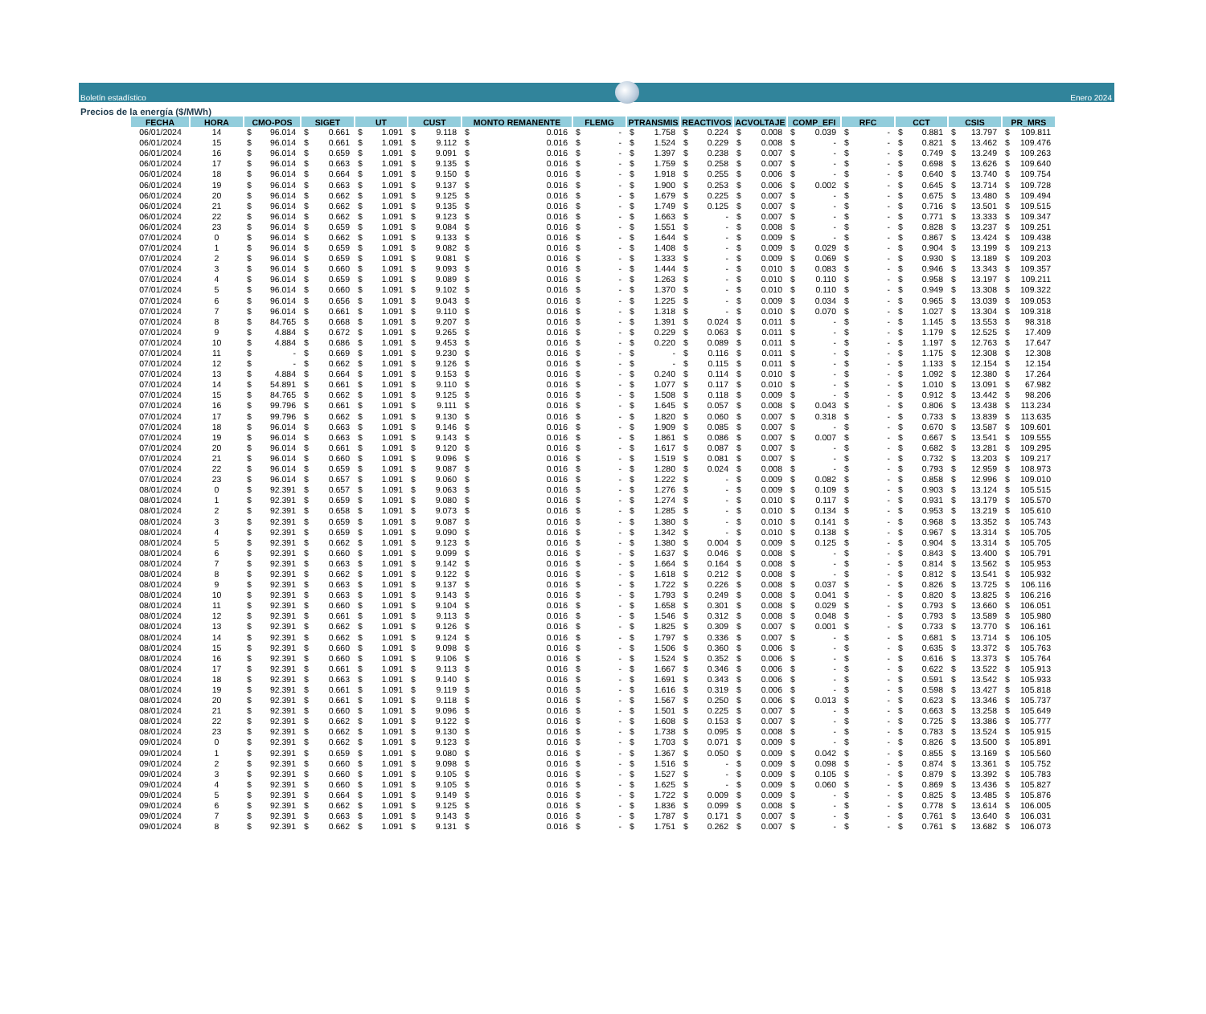Boletín estadístico
Enero 2024
Precios de la energía ($/MWh)
| FECHA | HORA | CMO-POS | SIGET | UT | CUST | MONTO REMANENTE | FLEMG | PTRANSMIS | REACTIVOS | ACVOLTAJE | COMP_EFI | RFC | CCT | CSIS | PR_MRS |
| --- | --- | --- | --- | --- | --- | --- | --- | --- | --- | --- | --- | --- | --- | --- | --- |
| 06/01/2024 | 14 | $ 96.014 | $ 0.661 | $ 1.091 | $ 9.118 | $ 0.016 | $ - | $ 1.758 | $ 0.224 | $ 0.008 | $ 0.039 | $ - | $ 0.881 | $ 13.797 | $ 109.811 |
| 06/01/2024 | 15 | $ 96.014 | $ 0.661 | $ 1.091 | $ 9.112 | $ 0.016 | $ - | $ 1.524 | $ 0.229 | $ 0.008 | $ - | $ - | $ 0.821 | $ 13.462 | $ 109.476 |
| 06/01/2024 | 16 | $ 96.014 | $ 0.659 | $ 1.091 | $ 9.091 | $ 0.016 | $ - | $ 1.397 | $ 0.238 | $ 0.007 | $ - | $ - | $ 0.749 | $ 13.249 | $ 109.263 |
| 06/01/2024 | 17 | $ 96.014 | $ 0.663 | $ 1.091 | $ 9.135 | $ 0.016 | $ - | $ 1.759 | $ 0.258 | $ 0.007 | $ - | $ - | $ 0.698 | $ 13.626 | $ 109.640 |
| 06/01/2024 | 18 | $ 96.014 | $ 0.664 | $ 1.091 | $ 9.150 | $ 0.016 | $ - | $ 1.918 | $ 0.255 | $ 0.006 | $ - | $ - | $ 0.640 | $ 13.740 | $ 109.754 |
| 06/01/2024 | 19 | $ 96.014 | $ 0.663 | $ 1.091 | $ 9.137 | $ 0.016 | $ - | $ 1.900 | $ 0.253 | $ 0.006 | $ 0.002 | $ - | $ 0.645 | $ 13.714 | $ 109.728 |
| 06/01/2024 | 20 | $ 96.014 | $ 0.662 | $ 1.091 | $ 9.125 | $ 0.016 | $ - | $ 1.679 | $ 0.225 | $ 0.007 | $ - | $ - | $ 0.675 | $ 13.480 | $ 109.494 |
| 06/01/2024 | 21 | $ 96.014 | $ 0.662 | $ 1.091 | $ 9.135 | $ 0.016 | $ - | $ 1.749 | $ 0.125 | $ 0.007 | $ - | $ - | $ 0.716 | $ 13.501 | $ 109.515 |
| 06/01/2024 | 22 | $ 96.014 | $ 0.662 | $ 1.091 | $ 9.123 | $ 0.016 | $ - | $ 1.663 | $ - | $ 0.007 | $ - | $ - | $ 0.771 | $ 13.333 | $ 109.347 |
| 06/01/2024 | 23 | $ 96.014 | $ 0.659 | $ 1.091 | $ 9.084 | $ 0.016 | $ - | $ 1.551 | $ - | $ 0.008 | $ - | $ - | $ 0.828 | $ 13.237 | $ 109.251 |
| 07/01/2024 | 0 | $ 96.014 | $ 0.662 | $ 1.091 | $ 9.133 | $ 0.016 | $ - | $ 1.644 | $ - | $ 0.009 | $ - | $ - | $ 0.867 | $ 13.424 | $ 109.438 |
| 07/01/2024 | 1 | $ 96.014 | $ 0.659 | $ 1.091 | $ 9.082 | $ 0.016 | $ - | $ 1.408 | $ - | $ 0.009 | $ 0.029 | $ - | $ 0.904 | $ 13.199 | $ 109.213 |
| 07/01/2024 | 2 | $ 96.014 | $ 0.659 | $ 1.091 | $ 9.081 | $ 0.016 | $ - | $ 1.333 | $ - | $ 0.009 | $ 0.069 | $ - | $ 0.930 | $ 13.189 | $ 109.203 |
| 07/01/2024 | 3 | $ 96.014 | $ 0.660 | $ 1.091 | $ 9.093 | $ 0.016 | $ - | $ 1.444 | $ - | $ 0.010 | $ 0.083 | $ - | $ 0.946 | $ 13.343 | $ 109.357 |
| 07/01/2024 | 4 | $ 96.014 | $ 0.659 | $ 1.091 | $ 9.089 | $ 0.016 | $ - | $ 1.263 | $ - | $ 0.010 | $ 0.110 | $ - | $ 0.958 | $ 13.197 | $ 109.211 |
| 07/01/2024 | 5 | $ 96.014 | $ 0.660 | $ 1.091 | $ 9.102 | $ 0.016 | $ - | $ 1.370 | $ - | $ 0.010 | $ 0.110 | $ - | $ 0.949 | $ 13.308 | $ 109.322 |
| 07/01/2024 | 6 | $ 96.014 | $ 0.656 | $ 1.091 | $ 9.043 | $ 0.016 | $ - | $ 1.225 | $ - | $ 0.009 | $ 0.034 | $ - | $ 0.965 | $ 13.039 | $ 109.053 |
| 07/01/2024 | 7 | $ 96.014 | $ 0.661 | $ 1.091 | $ 9.110 | $ 0.016 | $ - | $ 1.318 | $ - | $ 0.010 | $ 0.070 | $ - | $ 1.027 | $ 13.304 | $ 109.318 |
| 07/01/2024 | 8 | $ 84.765 | $ 0.668 | $ 1.091 | $ 9.207 | $ 0.016 | $ - | $ 1.391 | $ 0.024 | $ 0.011 | $ - | $ - | $ 1.145 | $ 13.553 | $ 98.318 |
| 07/01/2024 | 9 | $ 4.884 | $ 0.672 | $ 1.091 | $ 9.265 | $ 0.016 | $ - | $ 0.229 | $ 0.063 | $ 0.011 | $ - | $ - | $ 1.179 | $ 12.525 | $ 17.409 |
| 07/01/2024 | 10 | $ 4.884 | $ 0.686 | $ 1.091 | $ 9.453 | $ 0.016 | $ - | $ 0.220 | $ 0.089 | $ 0.011 | $ - | $ - | $ 1.197 | $ 12.763 | $ 17.647 |
| 07/01/2024 | 11 | $ - | $ 0.669 | $ 1.091 | $ 9.230 | $ 0.016 | $ - | $ - | $ 0.116 | $ 0.011 | $ - | $ - | $ 1.175 | $ 12.308 | $ 12.308 |
| 07/01/2024 | 12 | $ - | $ 0.662 | $ 1.091 | $ 9.126 | $ 0.016 | $ - | $ - | $ 0.115 | $ 0.011 | $ - | $ - | $ 1.133 | $ 12.154 | $ 12.154 |
| 07/01/2024 | 13 | $ 4.884 | $ 0.664 | $ 1.091 | $ 9.153 | $ 0.016 | $ - | $ 0.240 | $ 0.114 | $ 0.010 | $ - | $ - | $ 1.092 | $ 12.380 | $ 17.264 |
| 07/01/2024 | 14 | $ 54.891 | $ 0.661 | $ 1.091 | $ 9.110 | $ 0.016 | $ - | $ 1.077 | $ 0.117 | $ 0.010 | $ - | $ - | $ 1.010 | $ 13.091 | $ 67.982 |
| 07/01/2024 | 15 | $ 84.765 | $ 0.662 | $ 1.091 | $ 9.125 | $ 0.016 | $ - | $ 1.508 | $ 0.118 | $ 0.009 | $ - | $ - | $ 0.912 | $ 13.442 | $ 98.206 |
| 07/01/2024 | 16 | $ 99.796 | $ 0.661 | $ 1.091 | $ 9.111 | $ 0.016 | $ - | $ 1.645 | $ 0.057 | $ 0.008 | $ 0.043 | $ - | $ 0.806 | $ 13.438 | $ 113.234 |
| 07/01/2024 | 17 | $ 99.796 | $ 0.662 | $ 1.091 | $ 9.130 | $ 0.016 | $ - | $ 1.820 | $ 0.060 | $ 0.007 | $ 0.318 | $ - | $ 0.733 | $ 13.839 | $ 113.635 |
| 07/01/2024 | 18 | $ 96.014 | $ 0.663 | $ 1.091 | $ 9.146 | $ 0.016 | $ - | $ 1.909 | $ 0.085 | $ 0.007 | $ - | $ - | $ 0.670 | $ 13.587 | $ 109.601 |
| 07/01/2024 | 19 | $ 96.014 | $ 0.663 | $ 1.091 | $ 9.143 | $ 0.016 | $ - | $ 1.861 | $ 0.086 | $ 0.007 | $ 0.007 | $ - | $ 0.667 | $ 13.541 | $ 109.555 |
| 07/01/2024 | 20 | $ 96.014 | $ 0.661 | $ 1.091 | $ 9.120 | $ 0.016 | $ - | $ 1.617 | $ 0.087 | $ 0.007 | $ - | $ - | $ 0.682 | $ 13.281 | $ 109.295 |
| 07/01/2024 | 21 | $ 96.014 | $ 0.660 | $ 1.091 | $ 9.096 | $ 0.016 | $ - | $ 1.519 | $ 0.081 | $ 0.007 | $ - | $ - | $ 0.732 | $ 13.203 | $ 109.217 |
| 07/01/2024 | 22 | $ 96.014 | $ 0.659 | $ 1.091 | $ 9.087 | $ 0.016 | $ - | $ 1.280 | $ 0.024 | $ 0.008 | $ - | $ - | $ 0.793 | $ 12.959 | $ 108.973 |
| 07/01/2024 | 23 | $ 96.014 | $ 0.657 | $ 1.091 | $ 9.060 | $ 0.016 | $ - | $ 1.222 | $ - | $ 0.009 | $ 0.082 | $ - | $ 0.858 | $ 12.996 | $ 109.010 |
| 08/01/2024 | 0 | $ 92.391 | $ 0.657 | $ 1.091 | $ 9.063 | $ 0.016 | $ - | $ 1.276 | $ - | $ 0.009 | $ 0.109 | $ - | $ 0.903 | $ 13.124 | $ 105.515 |
| 08/01/2024 | 1 | $ 92.391 | $ 0.659 | $ 1.091 | $ 9.080 | $ 0.016 | $ - | $ 1.274 | $ - | $ 0.010 | $ 0.117 | $ - | $ 0.931 | $ 13.179 | $ 105.570 |
| 08/01/2024 | 2 | $ 92.391 | $ 0.658 | $ 1.091 | $ 9.073 | $ 0.016 | $ - | $ 1.285 | $ - | $ 0.010 | $ 0.134 | $ - | $ 0.953 | $ 13.219 | $ 105.610 |
| 08/01/2024 | 3 | $ 92.391 | $ 0.659 | $ 1.091 | $ 9.087 | $ 0.016 | $ - | $ 1.380 | $ - | $ 0.010 | $ 0.141 | $ - | $ 0.968 | $ 13.352 | $ 105.743 |
| 08/01/2024 | 4 | $ 92.391 | $ 0.659 | $ 1.091 | $ 9.090 | $ 0.016 | $ - | $ 1.342 | $ - | $ 0.010 | $ 0.138 | $ - | $ 0.967 | $ 13.314 | $ 105.705 |
| 08/01/2024 | 5 | $ 92.391 | $ 0.662 | $ 1.091 | $ 9.123 | $ 0.016 | $ - | $ 1.380 | $ 0.004 | $ 0.009 | $ 0.125 | $ - | $ 0.904 | $ 13.314 | $ 105.705 |
| 08/01/2024 | 6 | $ 92.391 | $ 0.660 | $ 1.091 | $ 9.099 | $ 0.016 | $ - | $ 1.637 | $ 0.046 | $ 0.008 | $ - | $ - | $ 0.843 | $ 13.400 | $ 105.791 |
| 08/01/2024 | 7 | $ 92.391 | $ 0.663 | $ 1.091 | $ 9.142 | $ 0.016 | $ - | $ 1.664 | $ 0.164 | $ 0.008 | $ - | $ - | $ 0.814 | $ 13.562 | $ 105.953 |
| 08/01/2024 | 8 | $ 92.391 | $ 0.662 | $ 1.091 | $ 9.122 | $ 0.016 | $ - | $ 1.618 | $ 0.212 | $ 0.008 | $ - | $ - | $ 0.812 | $ 13.541 | $ 105.932 |
| 08/01/2024 | 9 | $ 92.391 | $ 0.663 | $ 1.091 | $ 9.137 | $ 0.016 | $ - | $ 1.722 | $ 0.226 | $ 0.008 | $ 0.037 | $ - | $ 0.826 | $ 13.725 | $ 106.116 |
| 08/01/2024 | 10 | $ 92.391 | $ 0.663 | $ 1.091 | $ 9.143 | $ 0.016 | $ - | $ 1.793 | $ 0.249 | $ 0.008 | $ 0.041 | $ - | $ 0.820 | $ 13.825 | $ 106.216 |
| 08/01/2024 | 11 | $ 92.391 | $ 0.660 | $ 1.091 | $ 9.104 | $ 0.016 | $ - | $ 1.658 | $ 0.301 | $ 0.008 | $ 0.029 | $ - | $ 0.793 | $ 13.660 | $ 106.051 |
| 08/01/2024 | 12 | $ 92.391 | $ 0.661 | $ 1.091 | $ 9.113 | $ 0.016 | $ - | $ 1.546 | $ 0.312 | $ 0.008 | $ 0.048 | $ - | $ 0.793 | $ 13.589 | $ 105.980 |
| 08/01/2024 | 13 | $ 92.391 | $ 0.662 | $ 1.091 | $ 9.126 | $ 0.016 | $ - | $ 1.825 | $ 0.309 | $ 0.007 | $ 0.001 | $ - | $ 0.733 | $ 13.770 | $ 106.161 |
| 08/01/2024 | 14 | $ 92.391 | $ 0.662 | $ 1.091 | $ 9.124 | $ 0.016 | $ - | $ 1.797 | $ 0.336 | $ 0.007 | $ - | $ - | $ 0.681 | $ 13.714 | $ 106.105 |
| 08/01/2024 | 15 | $ 92.391 | $ 0.660 | $ 1.091 | $ 9.098 | $ 0.016 | $ - | $ 1.506 | $ 0.360 | $ 0.006 | $ - | $ - | $ 0.635 | $ 13.372 | $ 105.763 |
| 08/01/2024 | 16 | $ 92.391 | $ 0.660 | $ 1.091 | $ 9.106 | $ 0.016 | $ - | $ 1.524 | $ 0.352 | $ 0.006 | $ - | $ - | $ 0.616 | $ 13.373 | $ 105.764 |
| 08/01/2024 | 17 | $ 92.391 | $ 0.661 | $ 1.091 | $ 9.113 | $ 0.016 | $ - | $ 1.667 | $ 0.346 | $ 0.006 | $ - | $ - | $ 0.622 | $ 13.522 | $ 105.913 |
| 08/01/2024 | 18 | $ 92.391 | $ 0.663 | $ 1.091 | $ 9.140 | $ 0.016 | $ - | $ 1.691 | $ 0.343 | $ 0.006 | $ - | $ - | $ 0.591 | $ 13.542 | $ 105.933 |
| 08/01/2024 | 19 | $ 92.391 | $ 0.661 | $ 1.091 | $ 9.119 | $ 0.016 | $ - | $ 1.616 | $ 0.319 | $ 0.006 | $ - | $ - | $ 0.598 | $ 13.427 | $ 105.818 |
| 08/01/2024 | 20 | $ 92.391 | $ 0.661 | $ 1.091 | $ 9.118 | $ 0.016 | $ - | $ 1.567 | $ 0.250 | $ 0.006 | $ 0.013 | $ - | $ 0.623 | $ 13.346 | $ 105.737 |
| 08/01/2024 | 21 | $ 92.391 | $ 0.660 | $ 1.091 | $ 9.096 | $ 0.016 | $ - | $ 1.501 | $ 0.225 | $ 0.007 | $ - | $ - | $ 0.663 | $ 13.258 | $ 105.649 |
| 08/01/2024 | 22 | $ 92.391 | $ 0.662 | $ 1.091 | $ 9.122 | $ 0.016 | $ - | $ 1.608 | $ 0.153 | $ 0.007 | $ - | $ - | $ 0.725 | $ 13.386 | $ 105.777 |
| 08/01/2024 | 23 | $ 92.391 | $ 0.662 | $ 1.091 | $ 9.130 | $ 0.016 | $ - | $ 1.738 | $ 0.095 | $ 0.008 | $ - | $ - | $ 0.783 | $ 13.524 | $ 105.915 |
| 09/01/2024 | 0 | $ 92.391 | $ 0.662 | $ 1.091 | $ 9.123 | $ 0.016 | $ - | $ 1.703 | $ 0.071 | $ 0.009 | $ - | $ - | $ 0.826 | $ 13.500 | $ 105.891 |
| 09/01/2024 | 1 | $ 92.391 | $ 0.659 | $ 1.091 | $ 9.080 | $ 0.016 | $ - | $ 1.367 | $ 0.050 | $ 0.009 | $ 0.042 | $ - | $ 0.855 | $ 13.169 | $ 105.560 |
| 09/01/2024 | 2 | $ 92.391 | $ 0.660 | $ 1.091 | $ 9.098 | $ 0.016 | $ - | $ 1.516 | $ - | $ 0.009 | $ 0.098 | $ - | $ 0.874 | $ 13.361 | $ 105.752 |
| 09/01/2024 | 3 | $ 92.391 | $ 0.660 | $ 1.091 | $ 9.105 | $ 0.016 | $ - | $ 1.527 | $ - | $ 0.009 | $ 0.105 | $ - | $ 0.879 | $ 13.392 | $ 105.783 |
| 09/01/2024 | 4 | $ 92.391 | $ 0.660 | $ 1.091 | $ 9.105 | $ 0.016 | $ - | $ 1.625 | $ - | $ 0.009 | $ 0.060 | $ - | $ 0.869 | $ 13.436 | $ 105.827 |
| 09/01/2024 | 5 | $ 92.391 | $ 0.664 | $ 1.091 | $ 9.149 | $ 0.016 | $ - | $ 1.722 | $ 0.009 | $ 0.009 | $ - | $ - | $ 0.825 | $ 13.485 | $ 105.876 |
| 09/01/2024 | 6 | $ 92.391 | $ 0.662 | $ 1.091 | $ 9.125 | $ 0.016 | $ - | $ 1.836 | $ 0.099 | $ 0.008 | $ - | $ - | $ 0.778 | $ 13.614 | $ 106.005 |
| 09/01/2024 | 7 | $ 92.391 | $ 0.663 | $ 1.091 | $ 9.143 | $ 0.016 | $ - | $ 1.787 | $ 0.171 | $ 0.007 | $ - | $ - | $ 0.761 | $ 13.640 | $ 106.031 |
| 09/01/2024 | 8 | $ 92.391 | $ 0.662 | $ 1.091 | $ 9.131 | $ 0.016 | $ - | $ 1.751 | $ 0.262 | $ 0.007 | $ - | $ - | $ 0.761 | $ 13.682 | $ 106.073 |